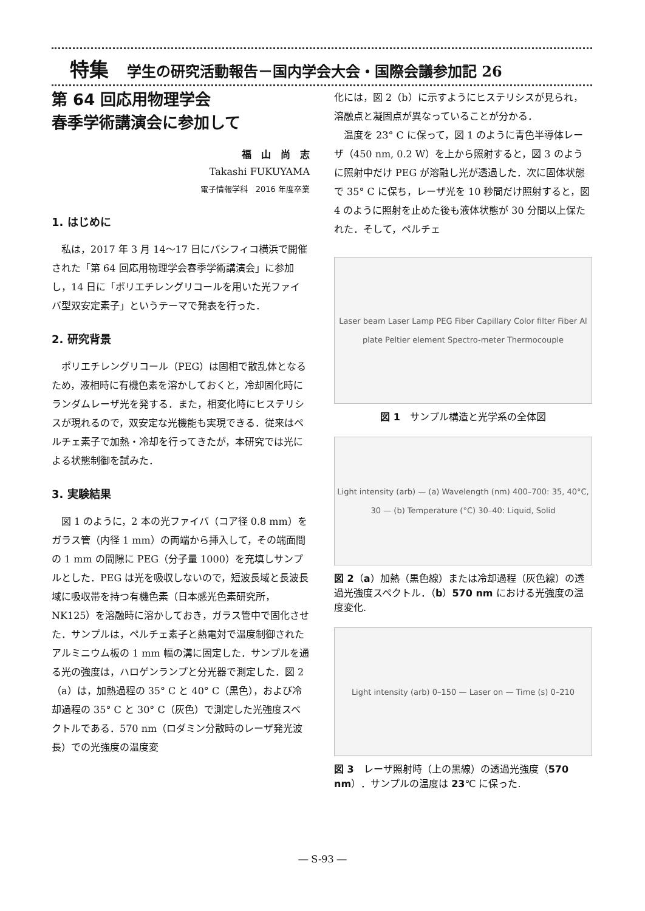特集 学生の研究活動報告－国内学会大会・国際会議参加記 26
第 64 回応用物理学会
春季学術講演会に参加して
福　山　尚　志
Takashi FUKUYAMA
電子情報学科　2016 年度卒業
1. はじめに
私は，2017 年 3 月 14～17 日にパシフィコ横浜で開催された「第 64 回応用物理学会春季学術講演会」に参加し，14 日に「ポリエチレングリコールを用いた光ファイバ型双安定素子」というテーマで発表を行った．
2. 研究背景
ポリエチレングリコール（PEG）は固相で散乱体となるため，液相時に有機色素を溶かしておくと，冷却固化時にランダムレーザ光を発する．また，相変化時にヒステリシスが現れるので，双安定な光機能も実現できる．従来はペルチェ素子で加熱・冷却を行ってきたが，本研究では光による状態制御を試みた．
3. 実験結果
図 1 のように，2 本の光ファイバ（コア径 0.8 mm）をガラス管（内径 1 mm）の両端から挿入して，その端面間の 1 mm の間隙に PEG（分子量 1000）を充填しサンプルとした．PEG は光を吸収しないので，短波長域と長波長域に吸収帯を持つ有機色素（日本感光色素研究所，NK125）を溶融時に溶かしておき，ガラス管中で固化させた．サンプルは，ペルチェ素子と熱電対で温度制御されたアルミニウム板の 1 mm 幅の溝に固定した．サンプルを通る光の強度は，ハロゲンランプと分光器で測定した．図 2（a）は，加熱過程の 35° C と 40° C（黒色），および冷却過程の 35° C と 30° C（灰色）で測定した光強度スペクトルである．570 nm（ロダミン分散時のレーザ発光波長）での光強度の温度変
化には，図 2（b）に示すようにヒステリシスが見られ，溶融点と凝固点が異なっていることが分かる．
温度を 23° C に保って，図 1 のように青色半導体レーザ（450 nm, 0.2 W）を上から照射すると，図 3 のように照射中だけ PEG が溶融し光が透過した．次に固体状態で 35° C に保ち，レーザ光を 10 秒間だけ照射すると，図 4 のように照射を止めた後も液体状態が 30 分間以上保たれた．そして，ペルチェ
Laser beam Laser Lamp PEG Fiber Capillary Color filter Fiber Al plate Peltier element Spectro-meter Thermocouple
図 1　サンプル構造と光学系の全体図
Light intensity (arb) — (a) Wavelength (nm) 400–700: 35, 40°C, 30 — (b) Temperature (°C) 30–40: Liquid, Solid
図 2（a）加熱（黒色線）または冷却過程（灰色線）の透過光強度スペクトル．（b）570 nm における光強度の温度変化.
Light intensity (arb) 0–150 — Laser on — Time (s) 0–210
図 3　レーザ照射時（上の黒線）の透過光強度（570 nm）．サンプルの温度は 23℃ に保った.
― S-93 ―